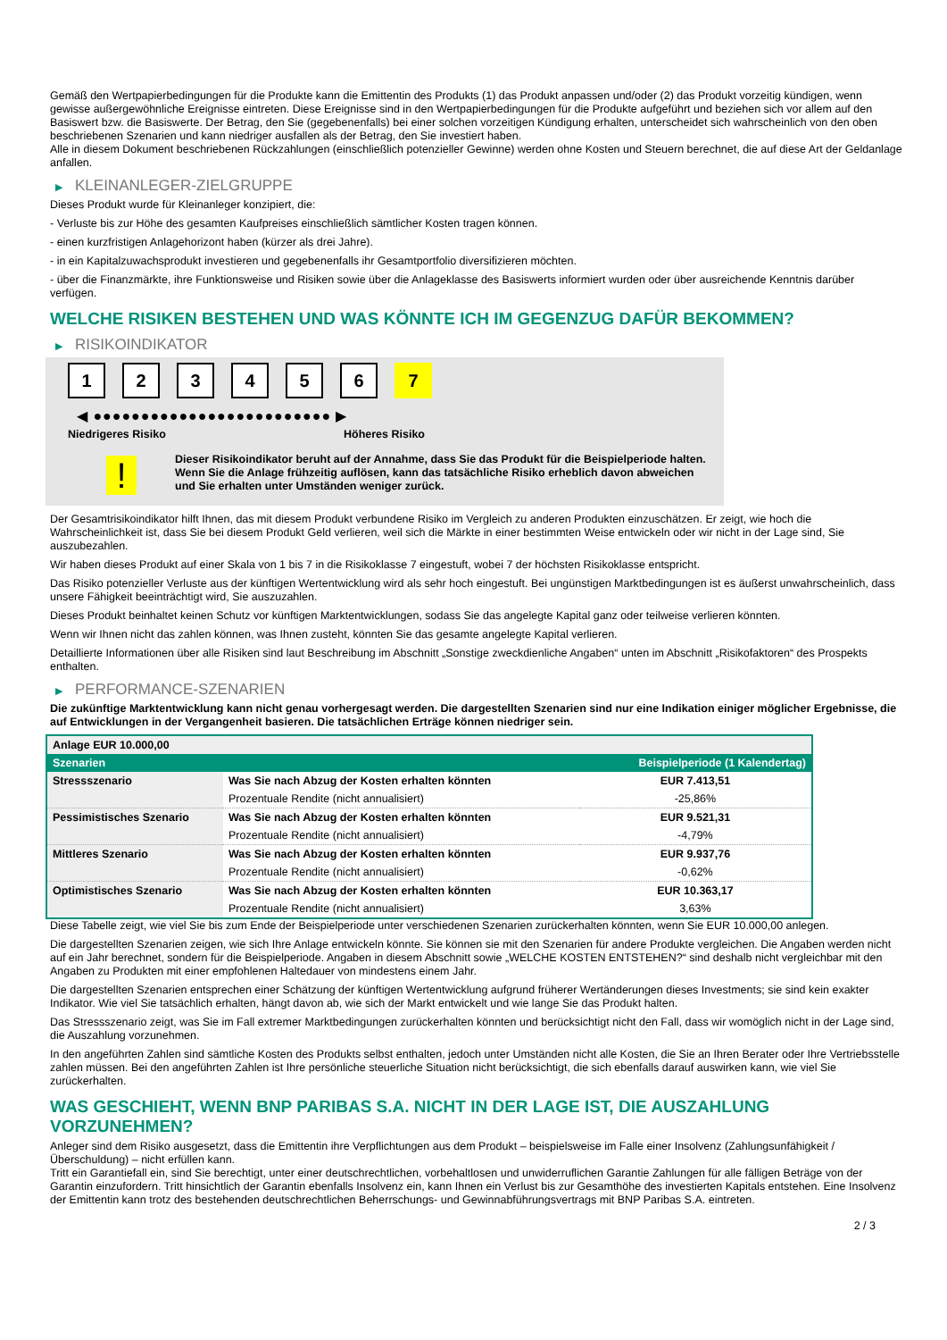Gemäß den Wertpapierbedingungen für die Produkte kann die Emittentin des Produkts (1) das Produkt anpassen und/oder (2) das Produkt vorzeitig kündigen, wenn gewisse außergewöhnliche Ereignisse eintreten. Diese Ereignisse sind in den Wertpapierbedingungen für die Produkte aufgeführt und beziehen sich vor allem auf den Basiswert bzw. die Basiswerte. Der Betrag, den Sie (gegebenenfalls) bei einer solchen vorzeitigen Kündigung erhalten, unterscheidet sich wahrscheinlich von den oben beschriebenen Szenarien und kann niedriger ausfallen als der Betrag, den Sie investiert haben.
Alle in diesem Dokument beschriebenen Rückzahlungen (einschließlich potenzieller Gewinne) werden ohne Kosten und Steuern berechnet, die auf diese Art der Geldanlage anfallen.
▶ KLEINANLEGER-ZIELGRUPPE
Dieses Produkt wurde für Kleinanleger konzipiert, die:
- Verluste bis zur Höhe des gesamten Kaufpreises einschließlich sämtlicher Kosten tragen können.
- einen kurzfristigen Anlagehorizont haben (kürzer als drei Jahre).
- in ein Kapitalzuwachsprodukt investieren und gegebenenfalls ihr Gesamtportfolio diversifizieren möchten.
- über die Finanzmärkte, ihre Funktionsweise und Risiken sowie über die Anlageklasse des Basiswerts informiert wurden oder über ausreichende Kenntnis darüber verfügen.
WELCHE RISIKEN BESTEHEN UND WAS KÖNNTE ICH IM GEGENZUG DAFÜR BEKOMMEN?
▶ RISIKOINDIKATOR
123456 7
◀ ●●●●●●●●●●●●●●●●●●●●●●●●● ▶
Niedrigeres Risiko Höheres Risiko
!
Dieser Risikoindikator beruht auf der Annahme, dass Sie das Produkt für die Beispielperiode halten.
Wenn Sie die Anlage frühzeitig auflösen, kann das tatsächliche Risiko erheblich davon abweichen und Sie erhalten unter Umständen weniger zurück.
Der Gesamtrisikoindikator hilft Ihnen, das mit diesem Produkt verbundene Risiko im Vergleich zu anderen Produkten einzuschätzen. Er zeigt, wie hoch die Wahrscheinlichkeit ist, dass Sie bei diesem Produkt Geld verlieren, weil sich die Märkte in einer bestimmten Weise entwickeln oder wir nicht in der Lage sind, Sie auszubezahlen.
Wir haben dieses Produkt auf einer Skala von 1 bis 7 in die Risikoklasse 7 eingestuft, wobei 7 der höchsten Risikoklasse entspricht.
Das Risiko potenzieller Verluste aus der künftigen Wertentwicklung wird als sehr hoch eingestuft. Bei ungünstigen Marktbedingungen ist es äußerst unwahrscheinlich, dass unsere Fähigkeit beeinträchtigt wird, Sie auszuzahlen.
Dieses Produkt beinhaltet keinen Schutz vor künftigen Marktentwicklungen, sodass Sie das angelegte Kapital ganz oder teilweise verlieren könnten.
Wenn wir Ihnen nicht das zahlen können, was Ihnen zusteht, könnten Sie das gesamte angelegte Kapital verlieren.
Detaillierte Informationen über alle Risiken sind laut Beschreibung im Abschnitt „Sonstige zweckdienliche Angaben“ unten im Abschnitt „Risikofaktoren“ des Prospekts enthalten.
▶ PERFORMANCE-SZENARIEN
Die zukünftige Marktentwicklung kann nicht genau vorhergesagt werden. Die dargestellten Szenarien sind nur eine Indikation einiger möglicher Ergebnisse, die auf Entwicklungen in der Vergangenheit basieren. Die tatsächlichen Erträge können niedriger sein.
| Anlage EUR 10.000,00 | | |
| Szenarien | | Beispielperiode (1 Kalendertag) |
| Stressszenario | Was Sie nach Abzug der Kosten erhalten könnten | EUR 7.413,51 |
| | Prozentuale Rendite (nicht annualisiert) | -25,86% |
| Pessimistisches Szenario | Was Sie nach Abzug der Kosten erhalten könnten | EUR 9.521,31 |
| | Prozentuale Rendite (nicht annualisiert) | -4,79% |
| Mittleres Szenario | Was Sie nach Abzug der Kosten erhalten könnten | EUR 9.937,76 |
| | Prozentuale Rendite (nicht annualisiert) | -0,62% |
| Optimistisches Szenario | Was Sie nach Abzug der Kosten erhalten könnten | EUR 10.363,17 |
| | Prozentuale Rendite (nicht annualisiert) | 3,63% |
Diese Tabelle zeigt, wie viel Sie bis zum Ende der Beispielperiode unter verschiedenen Szenarien zurückerhalten könnten, wenn Sie EUR 10.000,00 anlegen.
Die dargestellten Szenarien zeigen, wie sich Ihre Anlage entwickeln könnte. Sie können sie mit den Szenarien für andere Produkte vergleichen. Die Angaben werden nicht auf ein Jahr berechnet, sondern für die Beispielperiode. Angaben in diesem Abschnitt sowie „WELCHE KOSTEN ENTSTEHEN?“ sind deshalb nicht vergleichbar mit den Angaben zu Produkten mit einer empfohlenen Haltedauer von mindestens einem Jahr.
Die dargestellten Szenarien entsprechen einer Schätzung der künftigen Wertentwicklung aufgrund früherer Wertänderungen dieses Investments; sie sind kein exakter Indikator. Wie viel Sie tatsächlich erhalten, hängt davon ab, wie sich der Markt entwickelt und wie lange Sie das Produkt halten.
Das Stressszenario zeigt, was Sie im Fall extremer Marktbedingungen zurückerhalten könnten und berücksichtigt nicht den Fall, dass wir womöglich nicht in der Lage sind, die Auszahlung vorzunehmen.
In den angeführten Zahlen sind sämtliche Kosten des Produkts selbst enthalten, jedoch unter Umständen nicht alle Kosten, die Sie an Ihren Berater oder Ihre Vertriebsstelle zahlen müssen. Bei den angeführten Zahlen ist Ihre persönliche steuerliche Situation nicht berücksichtigt, die sich ebenfalls darauf auswirken kann, wie viel Sie zurückerhalten.
WAS GESCHIEHT, WENN BNP PARIBAS S.A. NICHT IN DER LAGE IST, DIE AUSZAHLUNG VORZUNEHMEN?
Anleger sind dem Risiko ausgesetzt, dass die Emittentin ihre Verpflichtungen aus dem Produkt – beispielsweise im Falle einer Insolvenz (Zahlungsunfähigkeit / Überschuldung) – nicht erfüllen kann.
Tritt ein Garantiefall ein, sind Sie berechtigt, unter einer deutschrechtlichen, vorbehaltlosen und unwiderruflichen Garantie Zahlungen für alle fälligen Beträge von der Garantin einzufordern. Tritt hinsichtlich der Garantin ebenfalls Insolvenz ein, kann Ihnen ein Verlust bis zur Gesamthöhe des investierten Kapitals entstehen. Eine Insolvenz der Emittentin kann trotz des bestehenden deutschrechtlichen Beherrschungs- und Gewinnabführungsvertrags mit BNP Paribas S.A. eintreten.
2 / 3